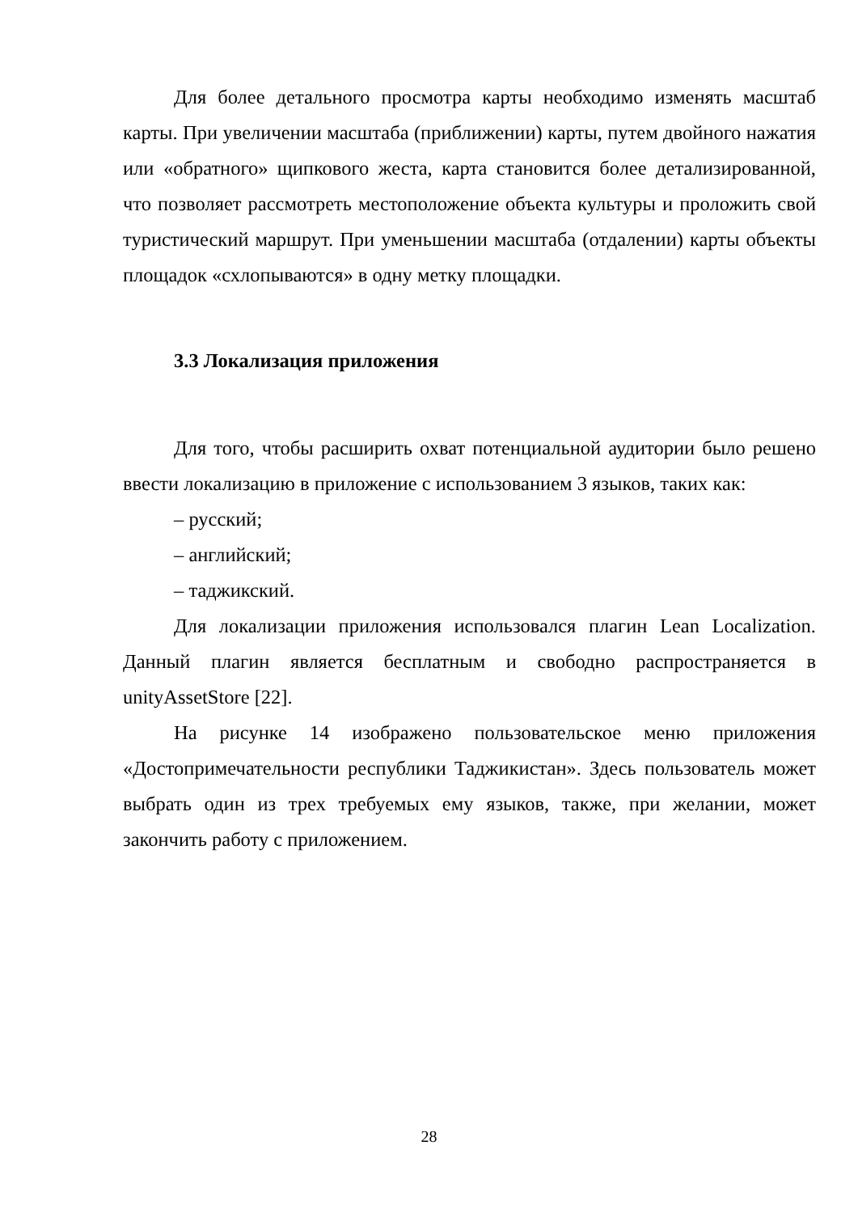Для более детального просмотра карты необходимо изменять масштаб карты. При увеличении масштаба (приближении) карты, путем двойного нажатия или «обратного» щипкового жеста, карта становится более детализированной, что позволяет рассмотреть местоположение объекта культуры и проложить свой туристический маршрут. При уменьшении масштаба (отдалении) карты объекты площадок «схлопываются» в одну метку площадки.
3.3 Локализация приложения
Для того, чтобы расширить охват потенциальной аудитории было решено ввести локализацию в приложение с использованием 3 языков, таких как:
– русский;
– английский;
– таджикский.
Для локализации приложения использовался плагин Lean Localization. Данный плагин является бесплатным и свободно распространяется в unityAssetStore [22].
На рисунке 14 изображено пользовательское меню приложения «Достопримечательности республики Таджикистан». Здесь пользователь может выбрать один из трех требуемых ему языков, также, при желании, может закончить работу с приложением.
28